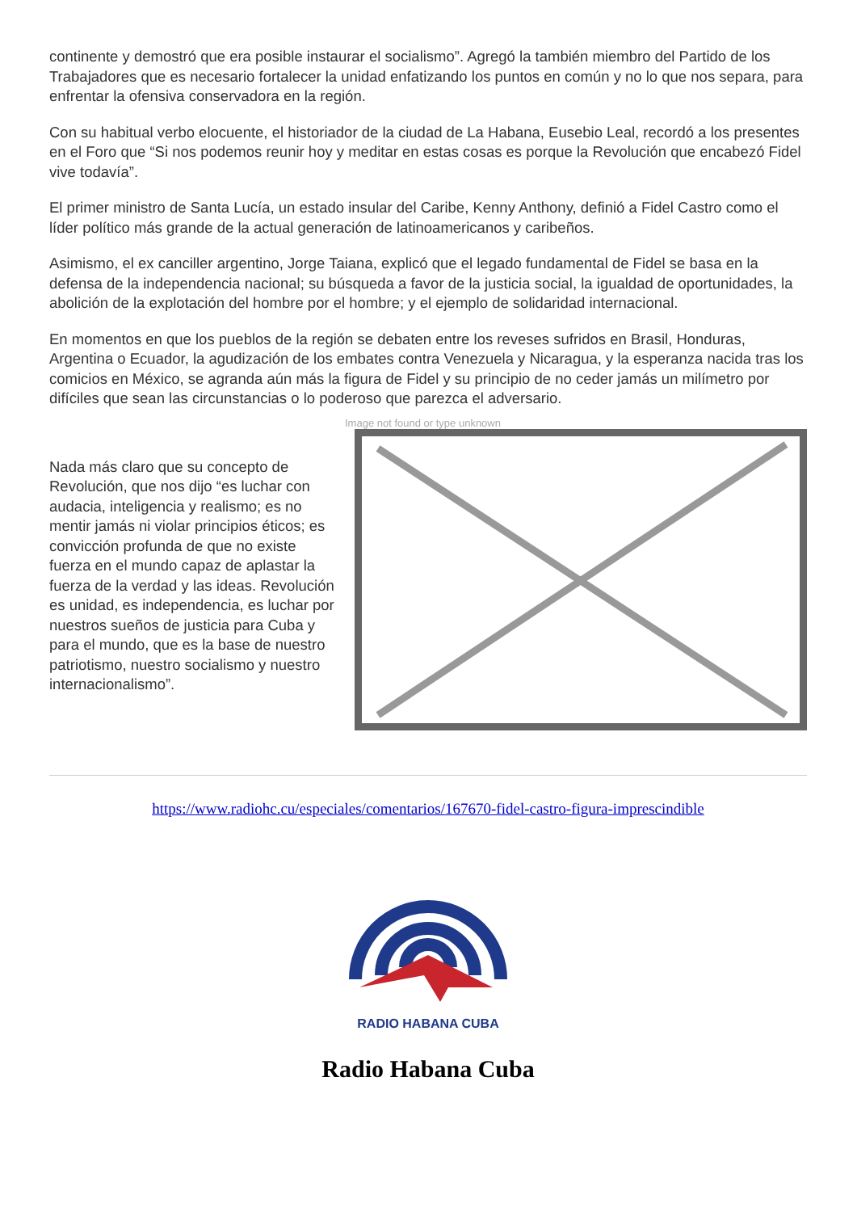continente y demostró que era posible instaurar el socialismo”. Agregó la también miembro del Partido de los Trabajadores que es necesario fortalecer la unidad enfatizando los puntos en común y no lo que nos separa, para enfrentar la ofensiva conservadora en la región.
Con su habitual verbo elocuente, el historiador de la ciudad de La Habana, Eusebio Leal, recordó a los presentes en el Foro que “Si nos podemos reunir hoy y meditar en estas cosas es porque la Revolución que encabezó Fidel vive todavía”.
El primer ministro de Santa Lucía, un estado insular del Caribe, Kenny Anthony, definió a Fidel Castro como el líder político más grande de la actual generación de latinoamericanos y caribeños.
Asimismo, el ex canciller argentino, Jorge Taiana, explicó que el legado fundamental de Fidel se basa en la defensa de la independencia nacional; su búsqueda a favor de la justicia social, la igualdad de oportunidades, la abolición de la explotación del hombre por el hombre; y el ejemplo de solidaridad internacional.
En momentos en que los pueblos de la región se debaten entre los reveses sufridos en Brasil, Honduras, Argentina o Ecuador, la agudización de los embates contra Venezuela y Nicaragua, y la esperanza nacida tras los comicios en México, se agranda aún más la figura de Fidel y su principio de no ceder jamás un milímetro por difíciles que sean las circunstancias o lo poderoso que parezca el adversario.
Nada más claro que su concepto de Revolución, que nos dijo “es luchar con audacia, inteligencia y realismo; es no mentir jamás ni violar principios éticos; es convicción profunda de que no existe fuerza en el mundo capaz de aplastar la fuerza de la verdad y las ideas. Revolución es unidad, es independencia, es luchar por nuestros sueños de justicia para Cuba y para el mundo, que es la base de nuestro patriotismo, nuestro socialismo y nuestro internacionalismo”.
Image not found or type unknown
https://www.radiohc.cu/especiales/comentarios/167670-fidel-castro-figura-imprescindible
RADIO HABANA CUBA
Radio Habana Cuba